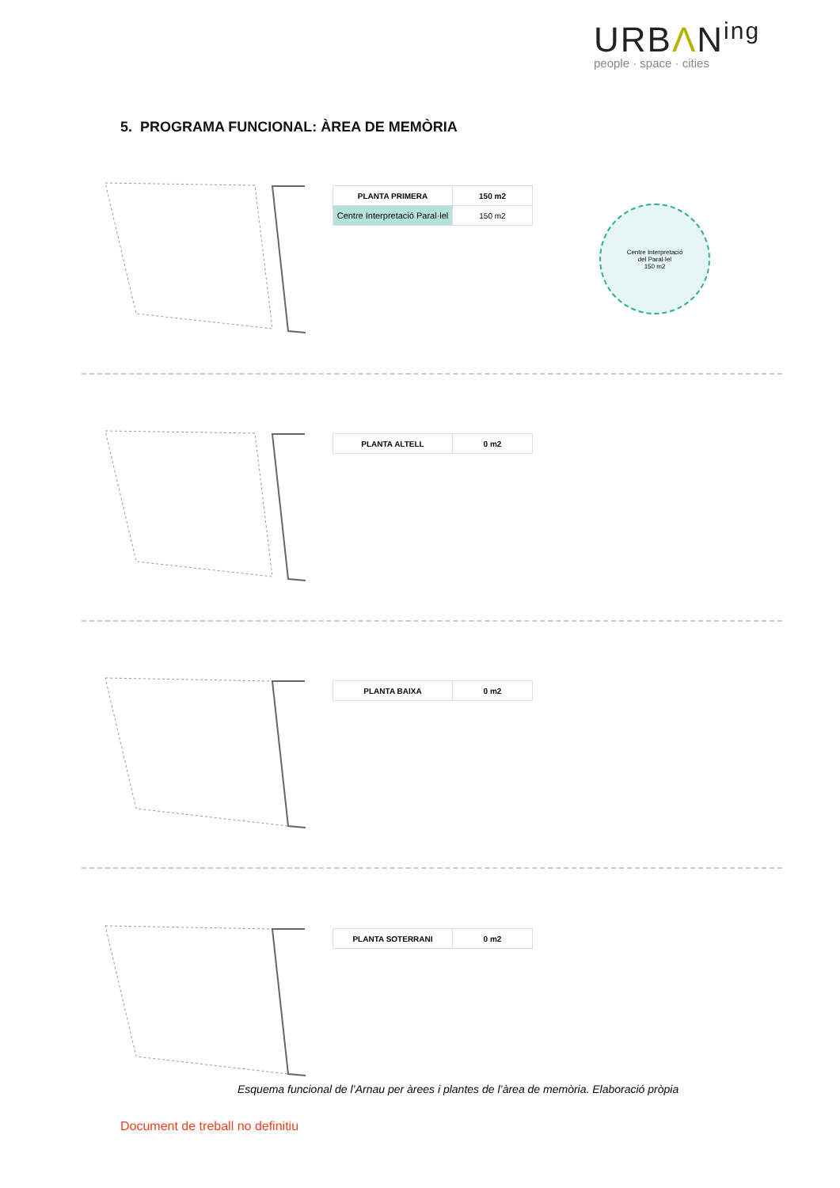URBΛN<sup>ing</sup>
people · space · cities
5. PROGRAMA FUNCIONAL: ÀREA DE MEMÒRIA
| PLANTA PRIMERA | 150 m2 |
| Centre Interpretació Paral·lel | 150 m2 |
Centre Interpretació
del Paral·lel
150 m2
| PLANTA ALTELL | 0 m2 |
| PLANTA BAIXA | 0 m2 |
| PLANTA SOTERRANI | 0 m2 |
Esquema funcional de l’Arnau per àrees i plantes de l’àrea de memòria. Elaboració pròpia
Document de treball no definitiu